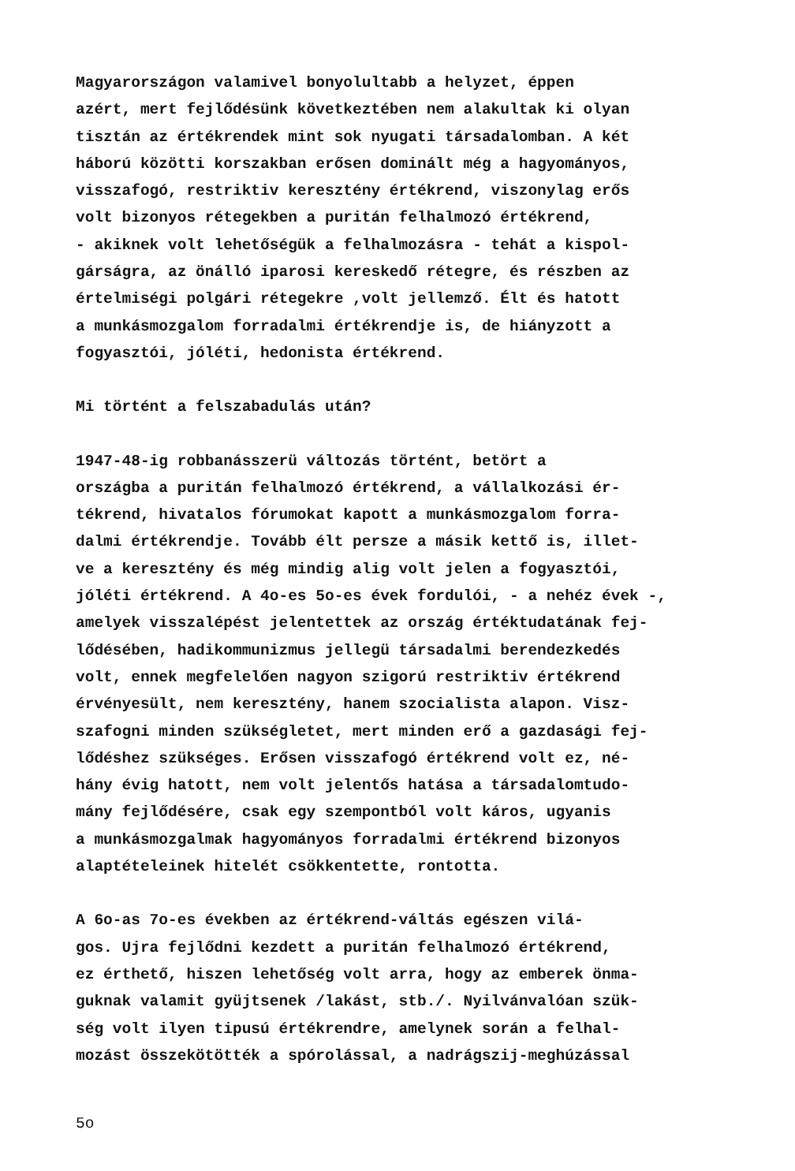Magyarországon valamivel bonyolultabb a helyzet, éppen azért, mert fejlődésünk következtében nem alakultak ki olyan tisztán az értékrendek mint sok nyugati társadalomban. A két háború közötti korszakban erősen dominált még a hagyományos, visszafogó, restriktiv keresztény értékrend, viszonylag erős volt bizonyos rétegekben a puritán felhalmozó értékrend, - akiknek volt lehetőségük a felhalmozásra - tehát a kispol- gárságra, az önálló iparosi kereskedő rétegre, és részben az értelmiségi polgári rétegekre ,volt jellemző. Élt és hatott a munkásmozgalom forradalmi értékrendje is, de hiányzott a fogyasztói, jóléti, hedonista értékrend.
Mi történt a felszabadulás után?
1947-48-ig robbanásszerü változás történt, betört a országba a puritán felhalmozó értékrend, a vállalkozási ér- tékrend, hivatalos fórumokat kapott a munkásmozgalom forra- dalmi értékrendje. Tovább élt persze a másik kettő is, illet- ve a keresztény és még mindig alig volt jelen a fogyasztói, jóléti értékrend. A 4o-es 5o-es évek fordulói, - a nehéz évek -, amelyek visszalépést jelentettek az ország értéktudatának fej- lődésében, hadikommunizmus jellegü társadalmi berendezkedés volt, ennek megfelelően nagyon szigorú restriktiv értékrend érvényesült, nem keresztény, hanem szocialista alapon. Visz- szafogni minden szükségletet, mert minden erő a gazdasági fej- lődéshez szükséges. Erősen visszafogó értékrend volt ez, né- hány évig hatott, nem volt jelentős hatása a társadalomtudo- mány fejlődésére, csak egy szempontból volt káros, ugyanis a munkásmozgalmak hagyományos forradalmi értékrend bizonyos alaptételeinek hitelét csökkentette, rontotta.
A 6o-as 7o-es években az értékrend-váltás egészen vilá- gos. Ujra fejlődni kezdett a puritán felhalmozó értékrend, ez érthető, hiszen lehetőség volt arra, hogy az emberek önma- guknak valamit gyüjtsenek /lakást, stb./. Nyilvánvalóan szük- ség volt ilyen tipusú értékrendre, amelynek során a felhal- mozást összekötötték a spórolással, a nadrágszij-meghúzással
5o